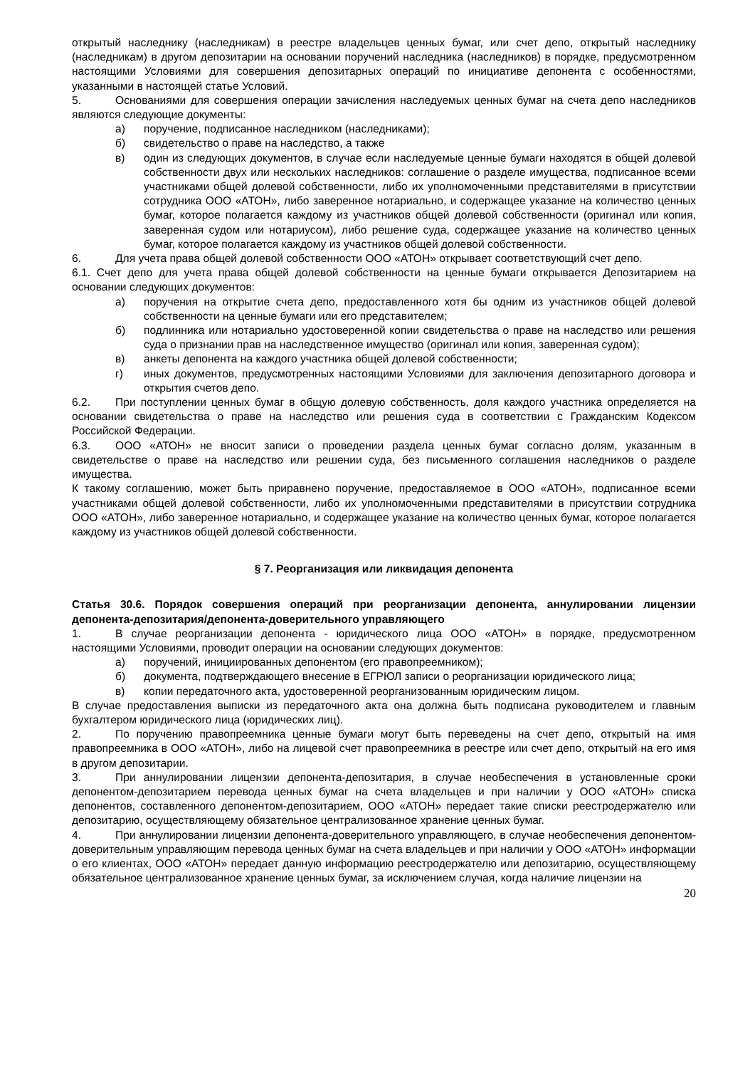открытый наследнику (наследникам) в реестре владельцев ценных бумаг, или счет депо, открытый наследнику (наследникам) в другом депозитарии на основании поручений наследника (наследников) в порядке, предусмотренном настоящими Условиями для совершения депозитарных операций по инициативе депонента с особенностями, указанными в настоящей статье Условий.
5. Основаниями для совершения операции зачисления наследуемых ценных бумаг на счета депо наследников являются следующие документы:
а) поручение, подписанное наследником (наследниками);
б) свидетельство о праве на наследство, а также
в) один из следующих документов, в случае если наследуемые ценные бумаги находятся в общей долевой собственности двух или нескольких наследников: соглашение о разделе имущества, подписанное всеми участниками общей долевой собственности, либо их уполномоченными представителями в присутствии сотрудника ООО «АТОН», либо заверенное нотариально, и содержащее указание на количество ценных бумаг, которое полагается каждому из участников общей долевой собственности (оригинал или копия, заверенная судом или нотариусом), либо решение суда, содержащее указание на количество ценных бумаг, которое полагается каждому из участников общей долевой собственности.
6. Для учета права общей долевой собственности ООО «АТОН» открывает соответствующий счет депо.
6.1. Счет депо для учета права общей долевой собственности на ценные бумаги открывается Депозитарием на основании следующих документов:
а) поручения на открытие счета депо, предоставленного хотя бы одним из участников общей долевой собственности на ценные бумаги или его представителем;
б) подлинника или нотариально удостоверенной копии свидетельства о праве на наследство или решения суда о признании прав на наследственное имущество (оригинал или копия, заверенная судом);
в) анкеты депонента на каждого участника общей долевой собственности;
г) иных документов, предусмотренных настоящими Условиями для заключения депозитарного договора и открытия счетов депо.
6.2. При поступлении ценных бумаг в общую долевую собственность, доля каждого участника определяется на основании свидетельства о праве на наследство или решения суда в соответствии с Гражданским Кодексом Российской Федерации.
6.3. ООО «АТОН» не вносит записи о проведении раздела ценных бумаг согласно долям, указанным в свидетельстве о праве на наследство или решении суда, без письменного соглашения наследников о разделе имущества.
К такому соглашению, может быть приравнено поручение, предоставляемое в ООО «АТОН», подписанное всеми участниками общей долевой собственности, либо их уполномоченными представителями в присутствии сотрудника ООО «АТОН», либо заверенное нотариально, и содержащее указание на количество ценных бумаг, которое полагается каждому из участников общей долевой собственности.
§ 7. Реорганизация или ликвидация депонента
Статья 30.6. Порядок совершения операций при реорганизации депонента, аннулировании лицензии депонента-депозитария/депонента-доверительного управляющего
1. В случае реорганизации депонента - юридического лица ООО «АТОН» в порядке, предусмотренном настоящими Условиями, проводит операции на основании следующих документов:
а) поручений, инициированных депонентом (его правопреемником);
б) документа, подтверждающего внесение в ЕГРЮЛ записи о реорганизации юридического лица;
в) копии передаточного акта, удостоверенной реорганизованным юридическим лицом.
В случае предоставления выписки из передаточного акта она должна быть подписана руководителем и главным бухгалтером юридического лица (юридических лиц).
2. По поручению правопреемника ценные бумаги могут быть переведены на счет депо, открытый на имя правопреемника в ООО «АТОН», либо на лицевой счет правопреемника в реестре или счет депо, открытый на его имя в другом депозитарии.
3. При аннулировании лицензии депонента-депозитария, в случае необеспечения в установленные сроки депонентом-депозитарием перевода ценных бумаг на счета владельцев и при наличии у ООО «АТОН» списка депонентов, составленного депонентом-депозитарием, ООО «АТОН» передает такие списки реестродержателю или депозитарию, осуществляющему обязательное централизованное хранение ценных бумаг.
4. При аннулировании лицензии депонента-доверительного управляющего, в случае необеспечения депонентом-доверительным управляющим перевода ценных бумаг на счета владельцев и при наличии у ООО «АТОН» информации о его клиентах, ООО «АТОН» передает данную информацию реестродержателю или депозитарию, осуществляющему обязательное централизованное хранение ценных бумаг, за исключением случая, когда наличие лицензии на
20